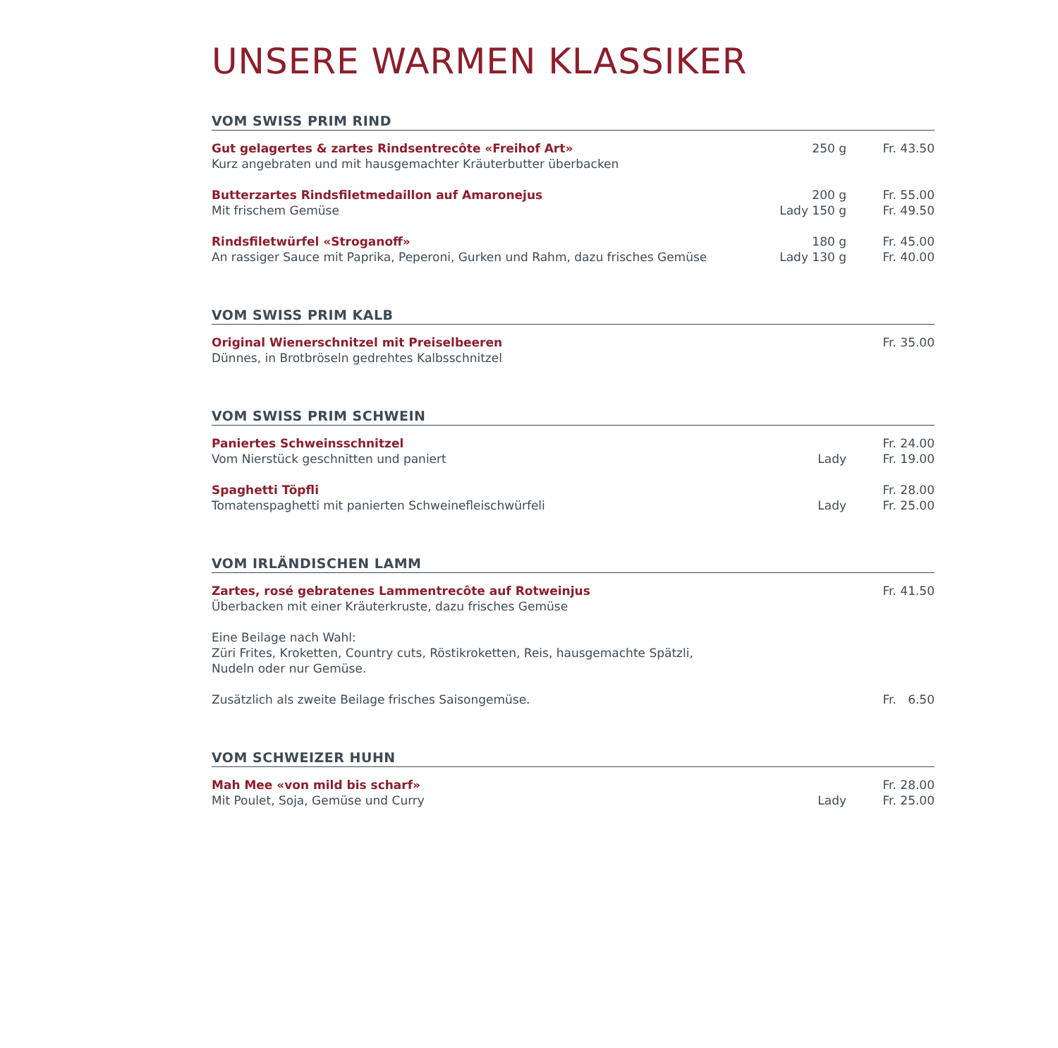UNSERE WARMEN KLASSIKER
VOM SWISS PRIM RIND
| Gut gelagertes & zartes Rindsentrecôte «Freihof Art» | 250 g | Fr. 43.50 |
| Kurz angebraten und mit hausgemachter Kräuterbutter überbacken | | |
| Butterzartes Rindsfiletmedaillon auf Amaronejus | 200 g | Fr. 55.00 |
| Mit frischem Gemüse | Lady 150 g | Fr. 49.50 |
| Rindsfiletwürfel «Stroganoff» | 180 g | Fr. 45.00 |
| An rassiger Sauce mit Paprika, Peperoni, Gurken und Rahm, dazu frisches Gemüse | Lady 130 g | Fr. 40.00 |
VOM SWISS PRIM KALB
| Original Wienerschnitzel mit Preiselbeeren | | Fr. 35.00 |
| Dünnes, in Brotbröseln gedrehtes Kalbsschnitzel | | |
VOM SWISS PRIM SCHWEIN
| Paniertes Schweinsschnitzel | | Fr. 24.00 |
| Vom Nierstück geschnitten und paniert | Lady | Fr. 19.00 |
| Spaghetti Töpfli | | Fr. 28.00 |
| Tomatenspaghetti mit panierten Schweinefleischwürfeli | Lady | Fr. 25.00 |
VOM IRLÄNDISCHEN LAMM
| Zartes, rosé gebratenes Lammentrecôte auf Rotweinjus | | Fr. 41.50 |
| Überbacken mit einer Kräuterkruste, dazu frisches Gemüse | | |
| Eine Beilage nach Wahl: Züri Frites, Kroketten, Country cuts, Röstikroketten, Reis, hausgemachte Spätzli, Nudeln oder nur Gemüse. | | |
| Zusätzlich als zweite Beilage frisches Saisongemüse. | | Fr. 6.50 |
VOM SCHWEIZER HUHN
| Mah Mee «von mild bis scharf» | | Fr. 28.00 |
| Mit Poulet, Soja, Gemüse und Curry | Lady | Fr. 25.00 |